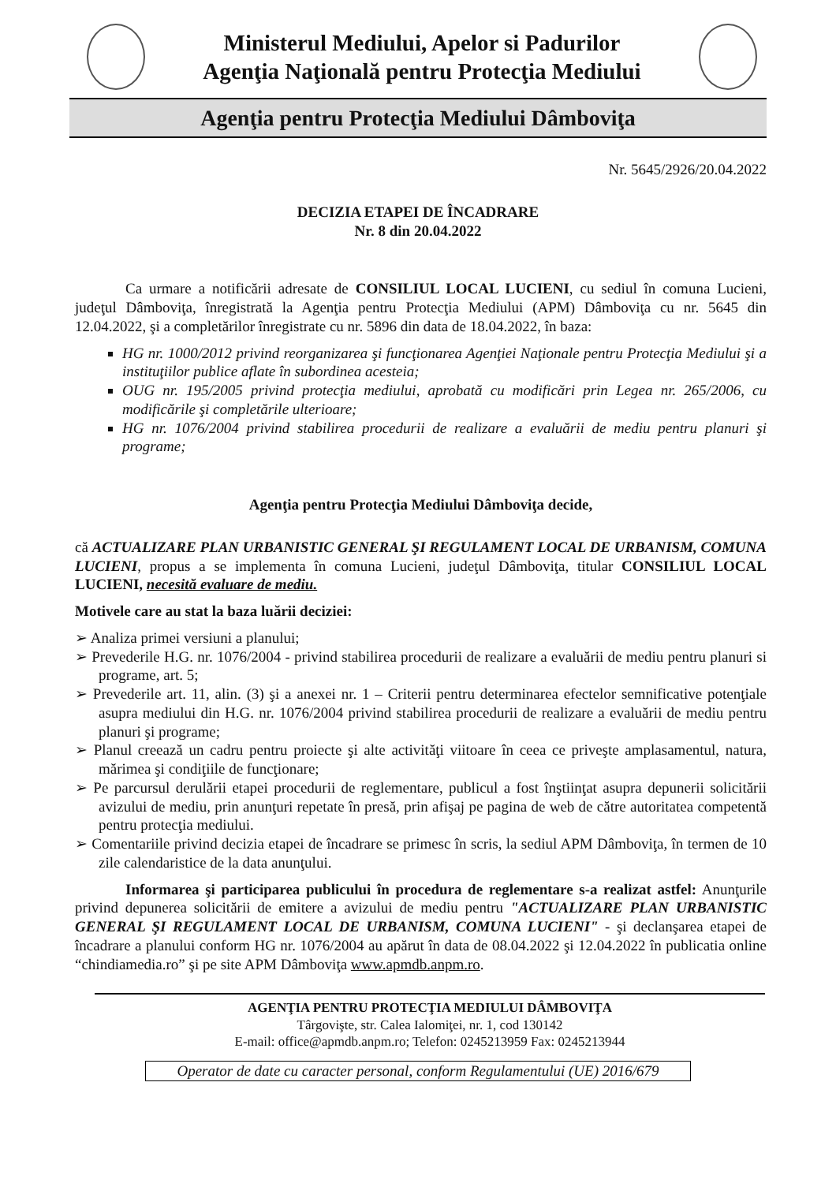Ministerul Mediului, Apelor si Padurilor
Agenţia Naţională pentru Protecţia Mediului
Agenţia pentru Protecţia Mediului Dâmboviţa
Nr. 5645/2926/20.04.2022
DECIZIA ETAPEI DE ÎNCADRARE
Nr. 8 din 20.04.2022
Ca urmare a notificării adresate de CONSILIUL LOCAL LUCIENI, cu sediul în comuna Lucieni, judeţul Dâmboviţa, înregistrată la Agenţia pentru Protecţia Mediului (APM) Dâmboviţa cu nr. 5645 din 12.04.2022, şi a completărilor înregistrate cu nr. 5896 din data de 18.04.2022, în baza:
HG nr. 1000/2012 privind reorganizarea şi funcţionarea Agenţiei Naţionale pentru Protecţia Mediului şi a instituţiilor publice aflate în subordinea acesteia;
OUG nr. 195/2005 privind protecţia mediului, aprobată cu modificări prin Legea nr. 265/2006, cu modificările şi completările ulterioare;
HG nr. 1076/2004 privind stabilirea procedurii de realizare a evaluării de mediu pentru planuri şi programe;
Agenţia pentru Protecţia Mediului Dâmboviţa decide,
că ACTUALIZARE PLAN URBANISTIC GENERAL ŞI REGULAMENT LOCAL DE URBANISM, COMUNA LUCIENI, propus a se implementa în comuna Lucieni, judeţul Dâmboviţa, titular CONSILIUL LOCAL LUCIENI, necesită evaluare de mediu.
Motivele care au stat la baza luării deciziei:
➢ Analiza primei versiuni a planului;
➢ Prevederile H.G. nr. 1076/2004 - privind stabilirea procedurii de realizare a evaluării de mediu pentru planuri si programe, art. 5;
➢ Prevederile art. 11, alin. (3) şi a anexei nr. 1 – Criterii pentru determinarea efectelor semnificative potenţiale asupra mediului din H.G. nr. 1076/2004 privind stabilirea procedurii de realizare a evaluării de mediu pentru planuri şi programe;
➢ Planul creează un cadru pentru proiecte şi alte activităţi viitoare în ceea ce priveşte amplasamentul, natura, mărimea şi condiţiile de funcţionare;
➢ Pe parcursul derulării etapei procedurii de reglementare, publicul a fost înştiinţat asupra depunerii solicitării avizului de mediu, prin anunţuri repetate în presă, prin afişaj pe pagina de web de către autoritatea competentă pentru protecţia mediului.
➢ Comentariile privind decizia etapei de încadrare se primesc în scris, la sediul APM Dâmboviţa, în termen de 10 zile calendaristice de la data anunţului.
Informarea şi participarea publicului în procedura de reglementare s-a realizat astfel: Anunţurile privind depunerea solicitării de emitere a avizului de mediu pentru "ACTUALIZARE PLAN URBANISTIC GENERAL ŞI REGULAMENT LOCAL DE URBANISM, COMUNA LUCIENI" - şi declanşarea etapei de încadrare a planului conform HG nr. 1076/2004 au apărut în data de 08.04.2022 şi 12.04.2022 în publicatia online “chindiamedia.ro” şi pe site APM Dâmboviţa www.apmdb.anpm.ro.
AGENŢIA PENTRU PROTECŢIA MEDIULUI DÂMBOVIŢA
Târgovişte, str. Calea Ialomiţei, nr. 1, cod 130142
E-mail: office@apmdb.anpm.ro; Telefon: 0245213959 Fax: 0245213944
Operator de date cu caracter personal, conform Regulamentului (UE) 2016/679